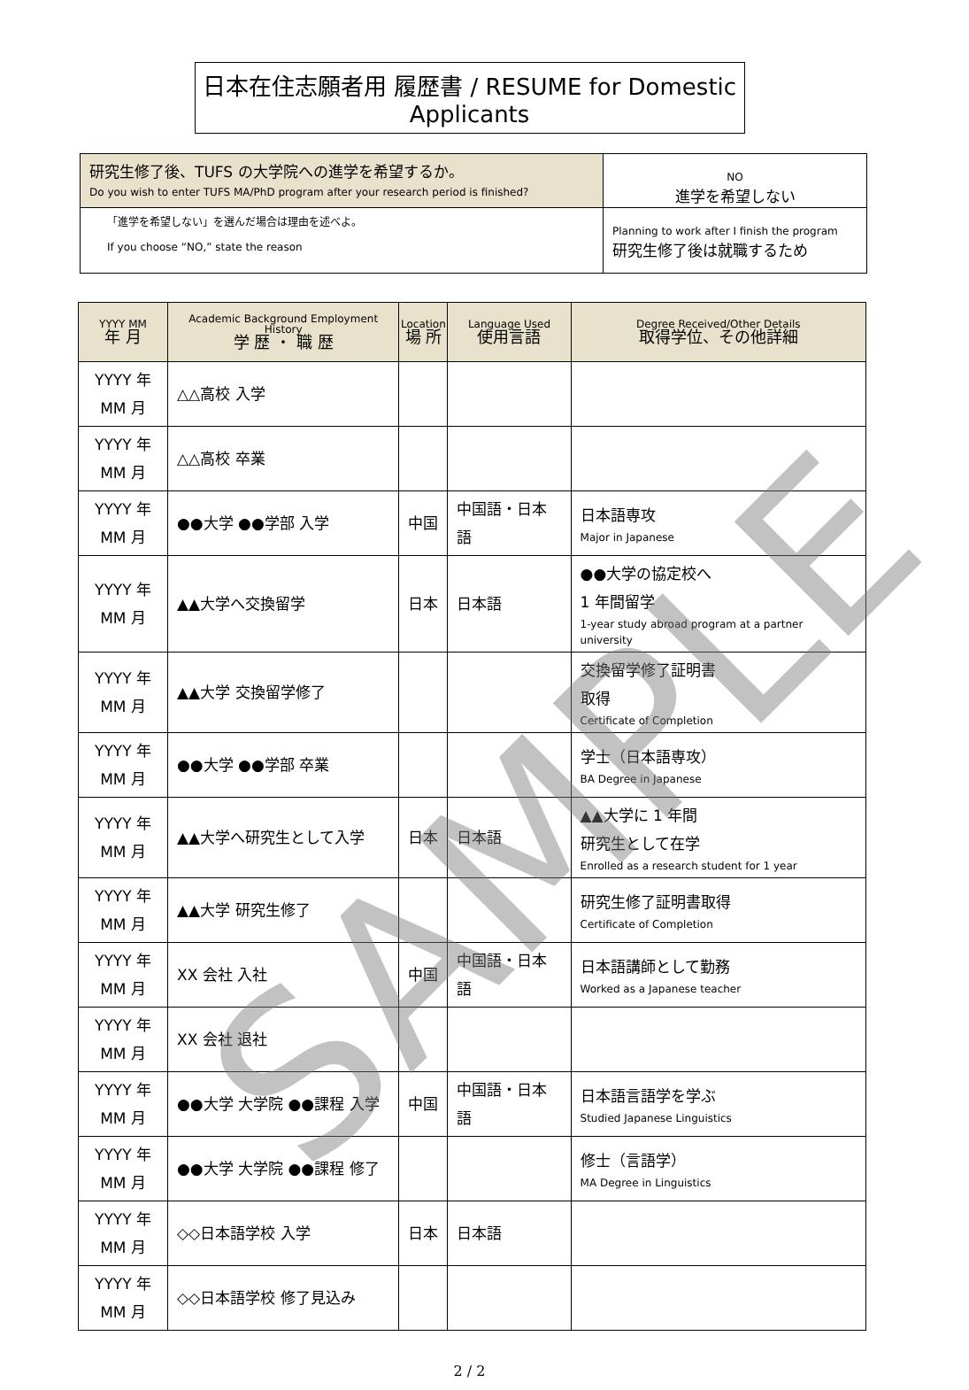日本在住志願者用 履歴書 / RESUME for Domestic Applicants
| 研究生修了後、TUFS の大学院への進学を希望するか。 Do you wish to enter TUFS MA/PhD program after your research period is finished? | NO 進学を希望しない |
| 「進学を希望しない」を選んだ場合は理由を述べよ。 If you choose “NO,” state the reason | Planning to work after I finish the program 研究生修了後は就職するため |
| YYYY MM 年 月 | Academic Background Employment History 学 歴 ・ 職 歴 | Location 場 所 | Language Used 使用言語 | Degree Received/Other Details 取得学位、その他詳細 |
| --- | --- | --- | --- | --- |
| YYYY 年 MM 月 | △△高校 入学 | | | |
| YYYY 年 MM 月 | △△高校 卒業 | | | |
| YYYY 年 MM 月 | ●●大学 ●●学部 入学 | 中国 | 中国語・日本語 | 日本語専攻 Major in Japanese |
| YYYY 年 MM 月 | ▲▲大学へ交換留学 | 日本 | 日本語 | ●●大学の協定校へ 1 年間留学 1-year study abroad program at a partner university |
| YYYY 年 MM 月 | ▲▲大学 交換留学修了 | | | 交換留学修了証明書 取得 Certificate of Completion |
| YYYY 年 MM 月 | ●●大学 ●●学部 卒業 | | | 学士（日本語専攻） BA Degree in Japanese |
| YYYY 年 MM 月 | ▲▲大学へ研究生として入学 | 日本 | 日本語 | ▲▲大学に 1 年間 研究生として在学 Enrolled as a research student for 1 year |
| YYYY 年 MM 月 | ▲▲大学 研究生修了 | | | 研究生修了証明書取得 Certificate of Completion |
| YYYY 年 MM 月 | XX 会社 入社 | 中国 | 中国語・日本語 | 日本語講師として勤務 Worked as a Japanese teacher |
| YYYY 年 MM 月 | XX 会社 退社 | | | |
| YYYY 年 MM 月 | ●●大学 大学院 ●●課程 入学 | 中国 | 中国語・日本語 | 日本語言語学を学ぶ Studied Japanese Linguistics |
| YYYY 年 MM 月 | ●●大学 大学院 ●●課程 修了 | | | 修士（言語学） MA Degree in Linguistics |
| YYYY 年 MM 月 | ◇◇日本語学校 入学 | 日本 | 日本語 | |
| YYYY 年 MM 月 | ◇◇日本語学校 修了見込み | | | |
2 / 2
SAMPLE